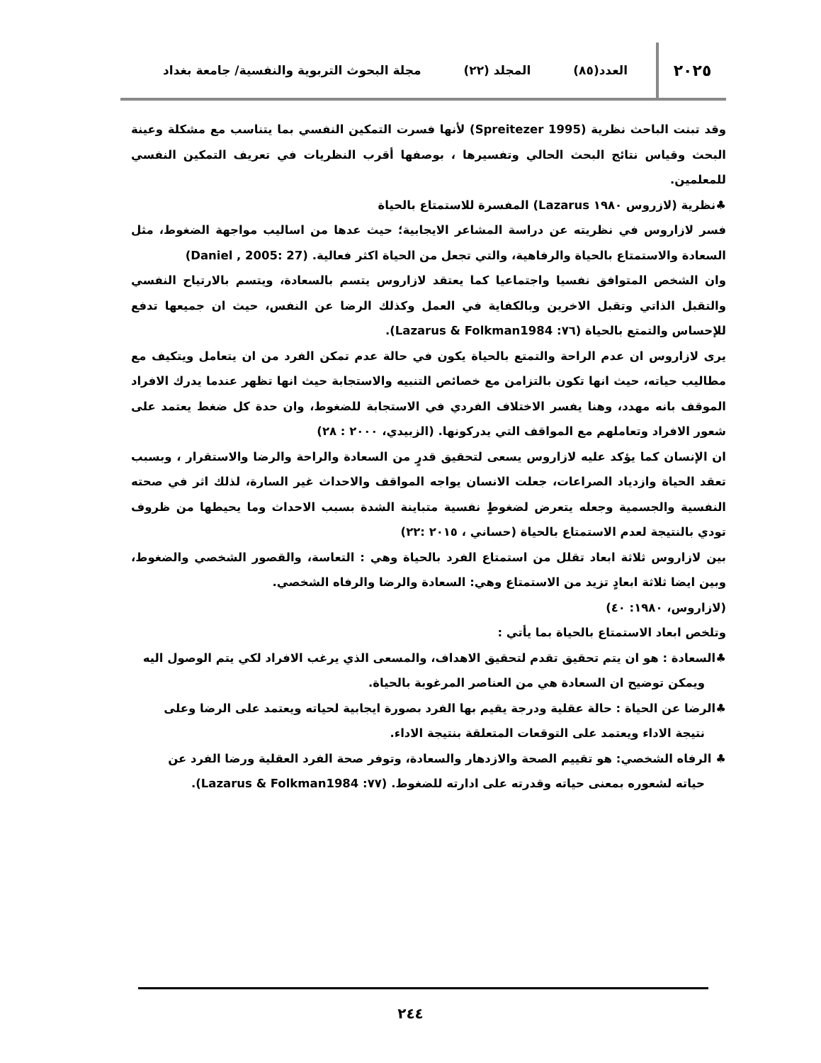٢٠٢٥
العدد(٨٥) المجلد (٢٢) مجلة البحوث التربوية والنفسية/ جامعة بغداد
وقد تبنت الباحث نظرية (Spreitezer 1995) لأنها فسرت التمكين النفسي بما يتناسب مع مشكلة وعينة البحث وقياس نتائج البحث الحالي وتفسيرها ، بوصفها أقرب النظريات في تعريف التمكين النفسي للمعلمين.
♣نظرية (لازروس ١٩٨٠ Lazarus) المفسرة للاستمتاع بالحياة
فسر لازاروس في نظريته عن دراسة المشاعر الايجابية؛ حيث عدها من اساليب مواجهة الضغوط، مثل السعادة والاستمتاع بالحياة والرفاهية، والتي تجعل من الحياة اكثر فعالية. (Daniel , 2005: 27)
وان الشخص المتوافق نفسيا واجتماعيا كما يعتقد لازاروس يتسم بالسعادة، ويتسم بالارتياح النفسي والتقبل الذاتي وتقبل الاخرين وبالكفاية في العمل وكذلك الرضا عن النفس، حيث ان جميعها تدفع للإحساس والتمتع بالحياة (٧٦: Lazarus & Folkman1984).
يرى لازاروس ان عدم الراحة والتمتع بالحياة يكون في حالة عدم تمكن الفرد من ان يتعامل ويتكيف مع مطاليب حياته، حيث انها تكون بالتزامن مع خصائص التنبيه والاستجابة حيث انها تظهر عندما يدرك الافراد الموقف بانه مهدد، وهنا يفسر الاختلاف الفردي في الاستجابة للضغوط، وان حدة كل ضغط يعتمد على شعور الافراد وتعاملهم مع المواقف التي يدركونها. (الزبيدي، ٢٠٠٠ : ٢٨)
ان الإنسان كما يؤكد عليه لازاروس يسعى لتحقيق قدرٍ من السعادة والراحة والرضا والاستقرار ، وبسبب تعقد الحياة وازدياد الصراعات، جعلت الانسان يواجه المواقف والاحداث غير السارة، لذلك اثر في صحته النفسية والجسمية وجعله يتعرض لضغوطٍ نفسية متباينة الشدة بسبب الاحداث وما يحيطها من ظروف تودي بالنتيجة لعدم الاستمتاع بالحياة (حساني ، ٢٠١٥ :٢٢)
بين لازاروس ثلاثة ابعاد تقلل من استمتاع الفرد بالحياة وهي : التعاسة، والقصور الشخصي والضغوط، وبين ايضا ثلاثة ابعادٍ تزيد من الاستمتاع وهي: السعادة والرضا والرفاه الشخصي.
(لازاروس، ١٩٨٠: ٤٠)
وتلخص ابعاد الاستمتاع بالحياة بما يأتي :
♣السعادة : هو ان يتم تحقيق تقدم لتحقيق الاهداف، والمسعى الذي يرغب الافراد لكي يتم الوصول اليه
ويمكن توضيح ان السعادة هي من العناصر المرغوبة بالحياة.
♣الرضا عن الحياة : حالة عقلية ودرجة يقيم بها الفرد بصورة ايجابية لحياته ويعتمد على الرضا وعلى
نتيجة الاداء ويعتمد على التوقعات المتعلقة بنتيجة الاداء.
♣ الرفاه الشخصي: هو تقييم الصحة والازدهار والسعادة، وتوفر صحة الفرد العقلية ورضا الفرد عن
حياته لشعوره بمعنى حياته وقدرته على ادارته للضغوط. (٧٧: Lazarus & Folkman1984).
٢٤٤